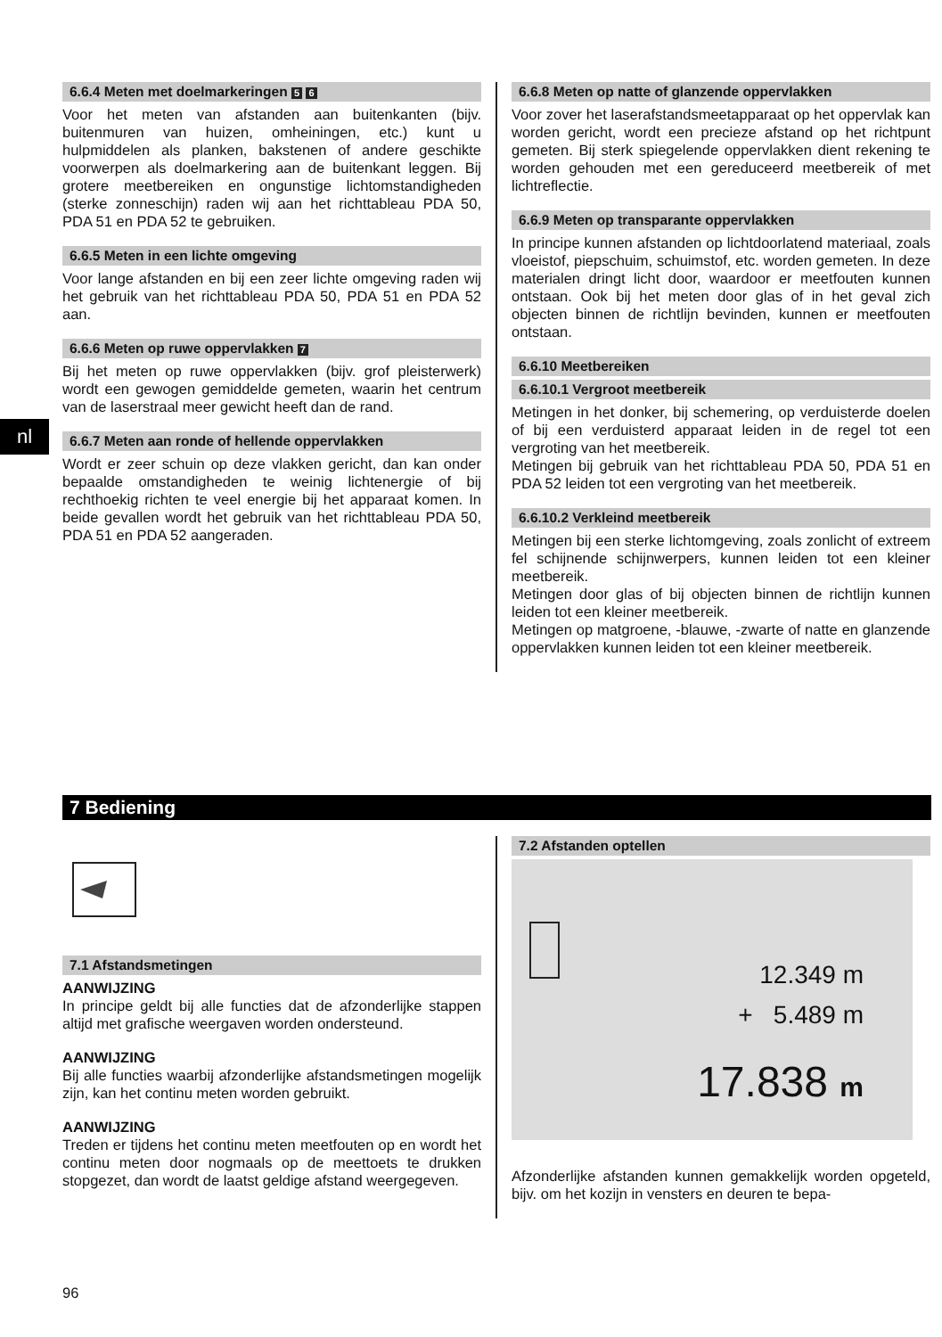nl
6.6.4 Meten met doelmarkeringen 5 6
Voor het meten van afstanden aan buitenkanten (bijv. buitenmuren van huizen, omheiningen, etc.) kunt u hulpmiddelen als planken, bakstenen of andere geschikte voorwerpen als doelmarkering aan de buitenkant leggen. Bij grotere meetbereiken en ongunstige lichtomstandigheden (sterke zonneschijn) raden wij aan het richttableau PDA 50, PDA 51 en PDA 52 te gebruiken.
6.6.5 Meten in een lichte omgeving
Voor lange afstanden en bij een zeer lichte omgeving raden wij het gebruik van het richttableau PDA 50, PDA 51 en PDA 52 aan.
6.6.6 Meten op ruwe oppervlakken 7
Bij het meten op ruwe oppervlakken (bijv. grof pleisterwerk) wordt een gewogen gemiddelde gemeten, waarin het centrum van de laserstraal meer gewicht heeft dan de rand.
6.6.7 Meten aan ronde of hellende oppervlakken
Wordt er zeer schuin op deze vlakken gericht, dan kan onder bepaalde omstandigheden te weinig lichtenergie of bij rechthoekig richten te veel energie bij het apparaat komen. In beide gevallen wordt het gebruik van het richttableau PDA 50, PDA 51 en PDA 52 aangeraden.
6.6.8 Meten op natte of glanzende oppervlakken
Voor zover het laserafstandsmeetapparaat op het oppervlak kan worden gericht, wordt een precieze afstand op het richtpunt gemeten. Bij sterk spiegelende oppervlakken dient rekening te worden gehouden met een gereduceerd meetbereik of met lichtreflectie.
6.6.9 Meten op transparante oppervlakken
In principe kunnen afstanden op lichtdoorlatend materiaal, zoals vloeistof, piepschuim, schuimstof, etc. worden gemeten. In deze materialen dringt licht door, waardoor er meetfouten kunnen ontstaan. Ook bij het meten door glas of in het geval zich objecten binnen de richtlijn bevinden, kunnen er meetfouten ontstaan.
6.6.10 Meetbereiken
6.6.10.1 Vergroot meetbereik
Metingen in het donker, bij schemering, op verduisterde doelen of bij een verduisterd apparaat leiden in de regel tot een vergroting van het meetbereik.
Metingen bij gebruik van het richttableau PDA 50, PDA 51 en PDA 52 leiden tot een vergroting van het meetbereik.
6.6.10.2 Verkleind meetbereik
Metingen bij een sterke lichtomgeving, zoals zonlicht of extreem fel schijnende schijnwerpers, kunnen leiden tot een kleiner meetbereik.
Metingen door glas of bij objecten binnen de richtlijn kunnen leiden tot een kleiner meetbereik.
Metingen op matgroene, -blauwe, -zwarte of natte en glanzende oppervlakken kunnen leiden tot een kleiner meetbereik.
7 Bediening
7.1 Afstandsmetingen
AANWIJZING
In principe geldt bij alle functies dat de afzonderlijke stappen altijd met grafische weergaven worden ondersteund.
AANWIJZING
Bij alle functies waarbij afzonderlijke afstandsmetingen mogelijk zijn, kan het continu meten worden gebruikt.
AANWIJZING
Treden er tijdens het continu meten meetfouten op en wordt het continu meten door nogmaals op de meettoets te drukken stopgezet, dan wordt de laatst geldige afstand weergegeven.
7.2 Afstanden optellen
12.349 m
+ 5.489 m
17.838 m
Afzonderlijke afstanden kunnen gemakkelijk worden opgeteld, bijv. om het kozijn in vensters en deuren te bepa-
96